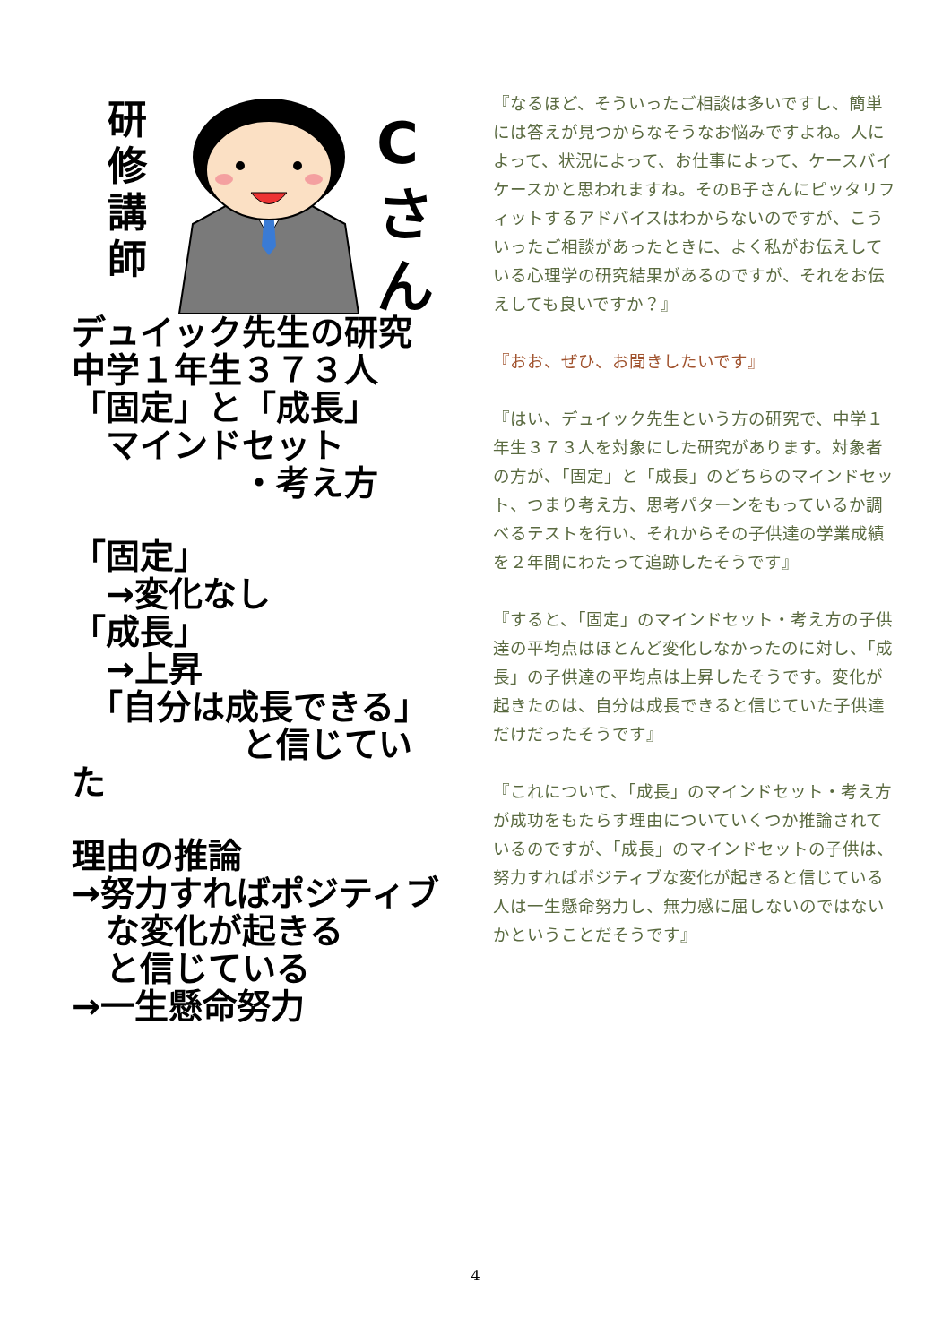研
修
講
師
C
さ
ん
デュイック先生の研究
中学１年生３７３人
「固定」と「成長」
　マインドセット
　　　　　・考え方
「固定」
　→変化なし
「成長」
　→上昇
　「自分は成長できる」
　　　　　と信じていた
理由の推論
→努力すればポジティブ
　な変化が起きる
　と信じている
→一生懸命努力
『なるほど、そういったご相談は多いですし、簡単には答えが見つからなそうなお悩みですよね。人によって、状況によって、お仕事によって、ケースバイケースかと思われますね。そのB子さんにピッタリフィットするアドバイスはわからないのですが、こういったご相談があったときに、よく私がお伝えしている心理学の研究結果があるのですが、それをお伝えしても良いですか？』
『おお、ぜひ、お聞きしたいです』
『はい、デュイック先生という方の研究で、中学１年生３７３人を対象にした研究があります。対象者の方が、「固定」と「成長」のどちらのマインドセット、つまり考え方、思考パターンをもっているか調べるテストを行い、それからその子供達の学業成績を２年間にわたって追跡したそうです』
『すると、「固定」のマインドセット・考え方の子供達の平均点はほとんど変化しなかったのに対し、「成長」の子供達の平均点は上昇したそうです。変化が起きたのは、自分は成長できると信じていた子供達だけだったそうです』
『これについて、「成長」のマインドセット・考え方が成功をもたらす理由についていくつか推論されているのですが、「成長」のマインドセットの子供は、努力すればポジティブな変化が起きると信じている人は一生懸命努力し、無力感に屈しないのではないかということだそうです』
4